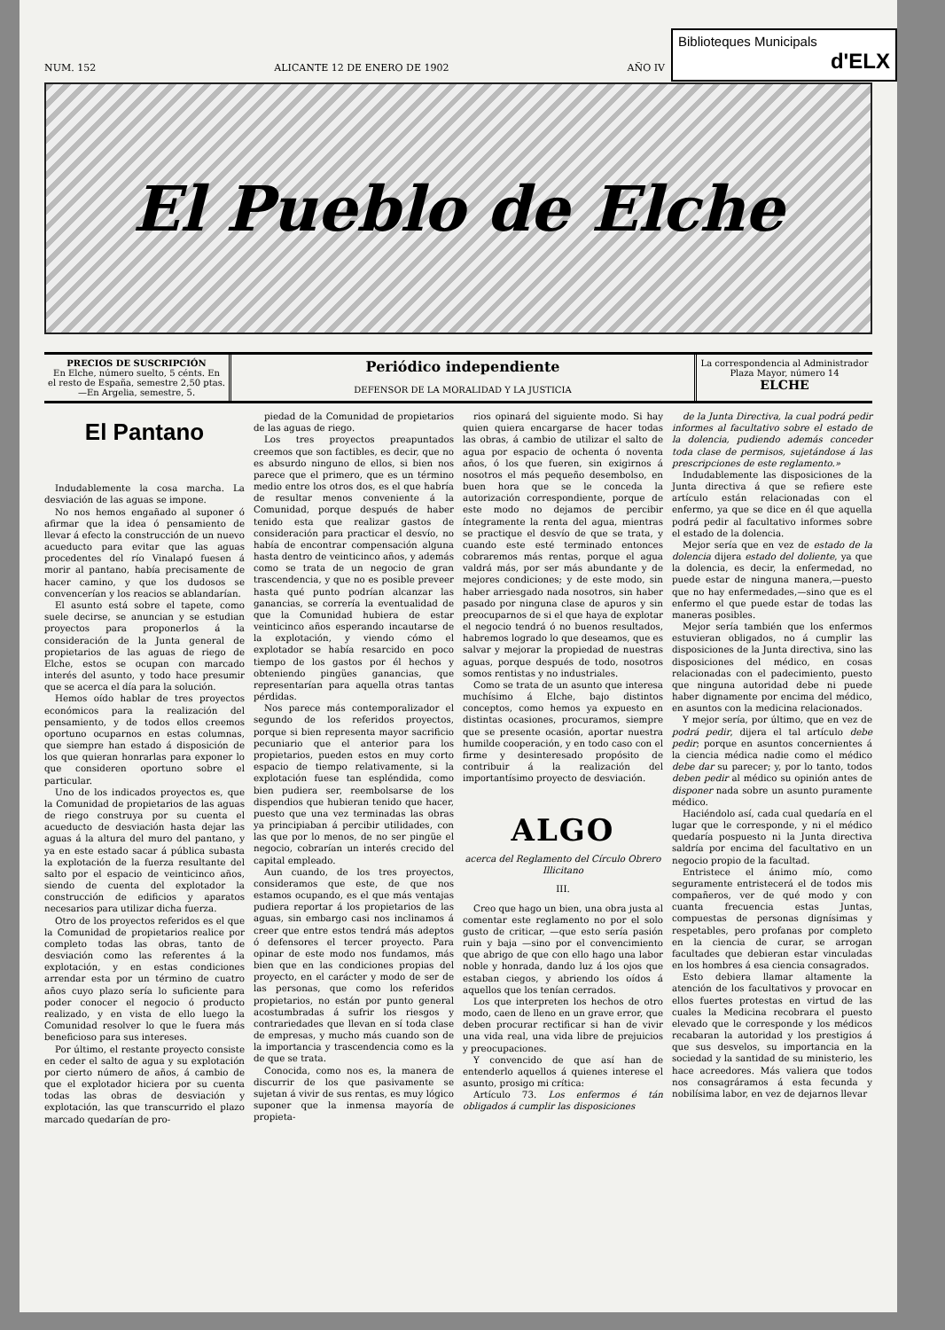Biblioteques Municipals
d'ELX
NUM. 152 ALICANTE 12 DE ENERO DE 1902 AÑO IV
El Pueblo de Elche
PRECIOS DE SUSCRIPCIÓN
En Elche, número suelto, 5 cénts. En el resto de España, semestre 2,50 ptas.—En Argelia, semestre, 5.
Periódico independiente
DEFENSOR DE LA MORALIDAD Y LA JUSTICIA
La correspondencia al Administrador
Plaza Mayor, número 14
ELCHE
El Pantano
Indudablemente la cosa marcha. La desviación de las aguas se impone.
No nos hemos engañado al suponer ó afirmar que la idea ó pensamiento de llevar á efecto la construcción de un nuevo acueducto para evitar que las aguas procedentes del río Vinalapó fuesen á morir al pantano, había precisamente de hacer camino, y que los dudosos se convencerían y los reacios se ablandarían.
El asunto está sobre el tapete, como suele decirse, se anuncian y se estudian proyectos para proponerlos á la consideración de la Junta general de propietarios de las aguas de riego de Elche, estos se ocupan con marcado interés del asunto, y todo hace presumir que se acerca el día para la solución.
Hemos oído hablar de tres proyectos económicos para la realización del pensamiento, y de todos ellos creemos oportuno ocuparnos en estas columnas, que siempre han estado á disposición de los que quieran honrarlas para exponer lo que consideren oportuno sobre el particular.
Uno de los indicados proyectos es, que la Comunidad de propietarios de las aguas de riego construya por su cuenta el acueducto de desviación hasta dejar las aguas á la altura del muro del pantano, y ya en este estado sacar á pública subasta la explotación de la fuerza resultante del salto por el espacio de veinticinco años, siendo de cuenta del explotador la construcción de edificios y aparatos necesarios para utilizar dicha fuerza.
Otro de los proyectos referidos es el que la Comunidad de propietarios realice por completo todas las obras, tanto de desviación como las referentes á la explotación, y en estas condiciones arrendar esta por un término de cuatro años cuyo plazo sería lo suficiente para poder conocer el negocio ó producto realizado, y en vista de ello luego la Comunidad resolver lo que le fuera más beneficioso para sus intereses.
Por último, el restante proyecto consiste en ceder el salto de agua y su explotación por cierto número de años, á cambio de que el explotador hiciera por su cuenta todas las obras de desviación y explotación, las que transcurrido el plazo marcado quedarían de pro-
piedad de la Comunidad de propietarios de las aguas de riego.
Los tres proyectos preapuntados creemos que son factibles, es decir, que no es absurdo ninguno de ellos, si bien nos parece que el primero, que es un término medio entre los otros dos, es el que habría de resultar menos conveniente á la Comunidad, porque después de haber tenido esta que realizar gastos de consideración para practicar el desvío, no había de encontrar compensación alguna hasta dentro de veinticinco años, y además como se trata de un negocio de gran trascendencia, y que no es posible preveer hasta qué punto podrían alcanzar las ganancias, se correría la eventualidad de que la Comunidad hubiera de estar veinticinco años esperando incautarse de la explotación, y viendo cómo el explotador se había resarcido en poco tiempo de los gastos por él hechos y obteniendo pingües ganancias, que representarían para aquella otras tantas pérdidas.
Nos parece más contemporalizador el segundo de los referidos proyectos, porque si bien representa mayor sacrificio pecuniario que el anterior para los propietarios, pueden estos en muy corto espacio de tiempo relativamente, si la explotación fuese tan espléndida, como bien pudiera ser, reembolsarse de los dispendios que hubieran tenido que hacer, puesto que una vez terminadas las obras ya principiaban á percibir utilidades, con las que por lo menos, de no ser pingüe el negocio, cobrarían un interés crecido del capital empleado.
Aun cuando, de los tres proyectos, consideramos que este, de que nos estamos ocupando, es el que más ventajas pudiera reportar á los propietarios de las aguas, sin embargo casi nos inclinamos á creer que entre estos tendrá más adeptos ó defensores el tercer proyecto. Para opinar de este modo nos fundamos, más bien que en las condiciones propias del proyecto, en el carácter y modo de ser de las personas, que como los referidos propietarios, no están por punto general acostumbradas á sufrir los riesgos y contrariedades que llevan en sí toda clase de empresas, y mucho más cuando son de la importancia y trascendencia como es la de que se trata.
Conocida, como nos es, la manera de discurrir de los que pasivamente se sujetan á vivir de sus rentas, es muy lógico suponer que la inmensa mayoría de propieta-
rios opinará del siguiente modo. Si hay quien quiera encargarse de hacer todas las obras, á cambio de utilizar el salto de agua por espacio de ochenta ó noventa años, ó los que fueren, sin exigirnos á nosotros el más pequeño desembolso, en buen hora que se le conceda la autorización correspondiente, porque de este modo no dejamos de percibir íntegramente la renta del agua, mientras se practique el desvío de que se trata, y cuando este esté terminado entonces cobraremos más rentas, porque el agua valdrá más, por ser más abundante y de mejores condiciones; y de este modo, sin haber arriesgado nada nosotros, sin haber pasado por ninguna clase de apuros y sin preocuparnos de si el que haya de explotar el negocio tendrá ó no buenos resultados, habremos logrado lo que deseamos, que es salvar y mejorar la propiedad de nuestras aguas, porque después de todo, nosotros somos rentistas y no industriales.
Como se trata de un asunto que interesa muchísimo á Elche, bajo distintos conceptos, como hemos ya expuesto en distintas ocasiones, procuramos, siempre que se presente ocasión, aportar nuestra humilde cooperación, y en todo caso con el firme y desinteresado propósito de contribuir á la realización del importantísimo proyecto de desviación.
ALGO
acerca del Reglamento del Círculo Obrero Illicitano
III.
Creo que hago un bien, una obra justa al comentar este reglamento no por el solo gusto de criticar, —que esto sería pasión ruin y baja —sino por el convencimiento que abrigo de que con ello hago una labor noble y honrada, dando luz á los ojos que estaban ciegos, y abriendo los oídos á aquellos que los tenían cerrados.
Los que interpreten los hechos de otro modo, caen de lleno en un grave error, que deben procurar rectificar si han de vivir una vida real, una vida libre de prejuicios y preocupaciones.
Y convencido de que así han de entenderlo aquellos á quienes interese el asunto, prosigo mi crítica:
Artículo 73. Los enfermos é tán obligados á cumplir las disposiciones
de la Junta Directiva, la cual podrá pedir informes al facultativo sobre el estado de la dolencia, pudiendo además conceder toda clase de permisos, sujetándose á las prescripciones de este reglamento.»
Indudablemente las disposiciones de la Junta directiva á que se refiere este artículo están relacionadas con el enfermo, ya que se dice en él que aquella podrá pedir al facultativo informes sobre el estado de la dolencia.
Mejor sería que en vez de estado de la dolencia dijera estado del doliente, ya que la dolencia, es decir, la enfermedad, no puede estar de ninguna manera,—puesto que no hay enfermedades,—sino que es el enfermo el que puede estar de todas las maneras posibles.
Mejor sería también que los enfermos estuvieran obligados, no á cumplir las disposiciones de la Junta directiva, sino las disposiciones del médico, en cosas relacionadas con el padecimiento, puesto que ninguna autoridad debe ni puede haber dignamente por encima del médico, en asuntos con la medicina relacionados.
Y mejor sería, por último, que en vez de podrá pedir, dijera el tal artículo debe pedir; porque en asuntos concernientes á la ciencia médica nadie como el médico debe dar su parecer; y, por lo tanto, todos deben pedir al médico su opinión antes de disponer nada sobre un asunto puramente médico.
Haciéndolo así, cada cual quedaría en el lugar que le corresponde, y ni el médico quedaría pospuesto ni la Junta directiva saldría por encima del facultativo en un negocio propio de la facultad.
Entristece el ánimo mío, como seguramente entristecerá el de todos mis compañeros, ver de qué modo y con cuanta frecuencia estas Juntas, compuestas de personas dignísimas y respetables, pero profanas por completo en la ciencia de curar, se arrogan facultades que debieran estar vinculadas en los hombres á esa ciencia consagrados.
Esto debiera llamar altamente la atención de los facultativos y provocar en ellos fuertes protestas en virtud de las cuales la Medicina recobrara el puesto elevado que le corresponde y los médicos recabaran la autoridad y los prestigios á que sus desvelos, su importancia en la sociedad y la santidad de su ministerio, les hace acreedores. Más valiera que todos nos consagráramos á esta fecunda y nobilísima labor, en vez de dejarnos llevar